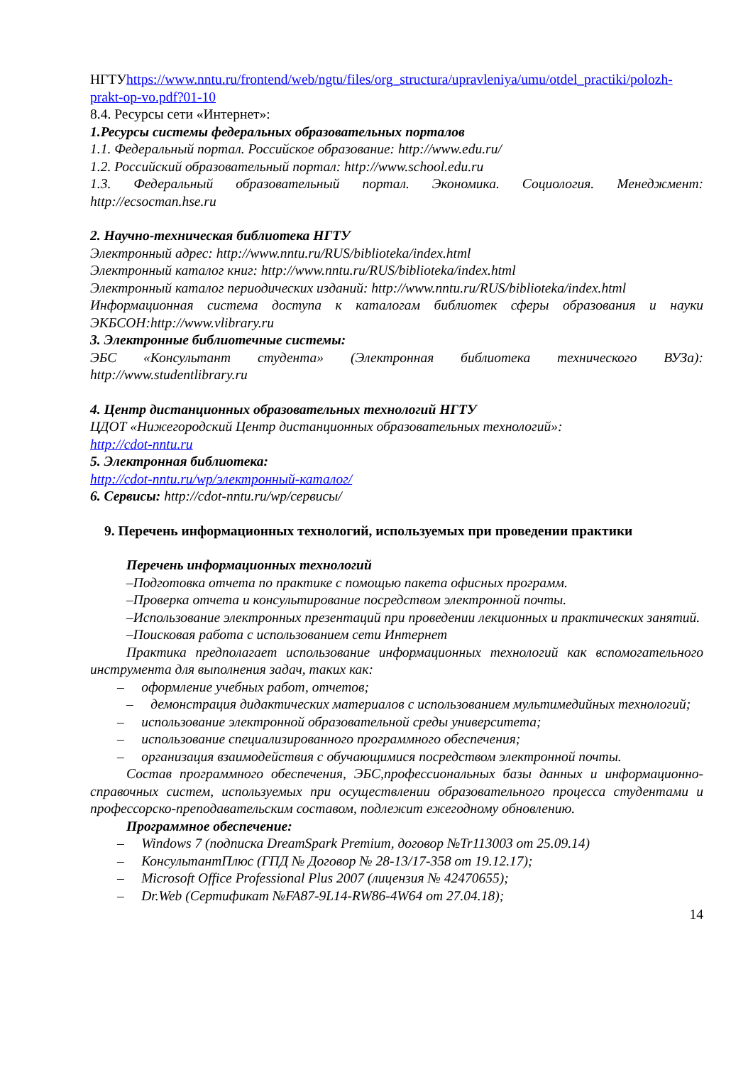НГТУhttps://www.nntu.ru/frontend/web/ngtu/files/org_structura/upravleniya/umu/otdel_practiki/polozh-prakt-op-vo.pdf?01-10
8.4. Ресурсы сети «Интернет»:
1.Ресурсы системы федеральных образовательных порталов
1.1. Федеральный портал. Российское образование: http://www.edu.ru/
1.2. Российский образовательный портал: http://www.school.edu.ru
1.3. Федеральный образовательный портал. Экономика. Социология. Менеджмент: http://ecsocman.hse.ru
2. Научно-техническая библиотека НГТУ
Электронный адрес: http://www.nntu.ru/RUS/biblioteka/index.html
Электронный каталог книг: http://www.nntu.ru/RUS/biblioteka/index.html
Электронный каталог периодических изданий: http://www.nntu.ru/RUS/biblioteka/index.html
Информационная система доступа к каталогам библиотек сферы образования и науки ЭКБСОН:http://www.vlibrary.ru
3. Электронные библиотечные системы:
ЭБС «Консультант студента» (Электронная библиотека технического ВУЗа): http://www.studentlibrary.ru
4. Центр дистанционных образовательных технологий НГТУ
ЦДОТ «Нижегородский Центр дистанционных образовательных технологий»:
http://cdot-nntu.ru
5. Электронная библиотека:
http://cdot-nntu.ru/wp/электронный-каталог/
6. Сервисы: http://cdot-nntu.ru/wp/сервисы/
9. Перечень информационных технологий, используемых при проведении практики
Перечень информационных технологий
–Подготовка отчета по практике с помощью пакета офисных программ.
–Проверка отчета и консультирование посредством электронной почты.
–Использование электронных презентаций при проведении лекционных и практических занятий.
–Поисковая работа с использованием сети Интернет
Практика предполагает использование информационных технологий как вспомогательного инструмента для выполнения задач, таких как:
– оформление учебных работ, отчетов;
– демонстрация дидактических материалов с использованием мультимедийных технологий;
– использование электронной образовательной среды университета;
– использование специализированного программного обеспечения;
– организация взаимодействия с обучающимися посредством электронной почты.
Состав программного обеспечения, ЭБС,профессиональных базы данных и информационно-справочных систем, используемых при осуществлении образовательного процесса студентами и профессорско-преподавательским составом, подлежит ежегодному обновлению.
Программное обеспечение:
– Windows 7 (подписка DreamSpark Premium, договор №Tr113003 от 25.09.14)
– КонсультантПлюс (ГПД № Договор № 28-13/17-358 от 19.12.17);
– Microsoft Office Professional Plus 2007 (лицензия № 42470655);
– Dr.Web (Сертификат №FA87-9L14-RW86-4W64 от 27.04.18);
14